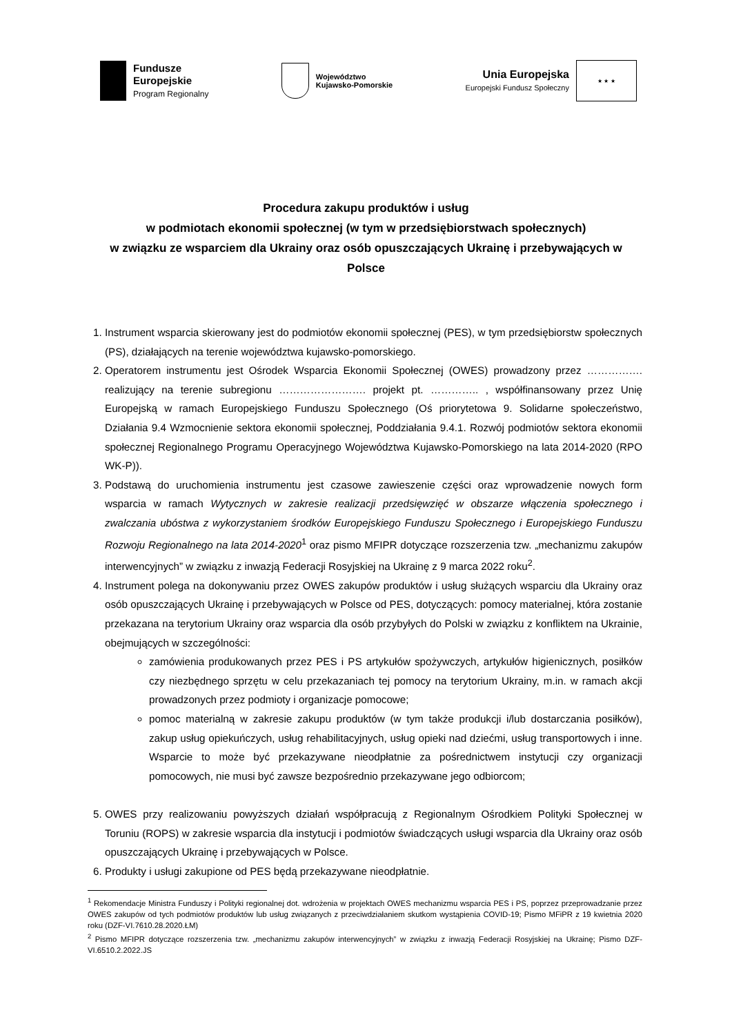Fundusze
Europejskie
Program Regionalny
Województwo
Kujawsko-Pomorskie
Unia Europejska
Europejski Fundusz Społeczny
★ ★ ★
Procedura zakupu produktów i usług
w podmiotach ekonomii społecznej (w tym w przedsiębiorstwach społecznych)
w związku ze wsparciem dla Ukrainy oraz osób opuszczających Ukrainę i przebywających w Polsce
1. Instrument wsparcia skierowany jest do podmiotów ekonomii społecznej (PES), w tym przedsiębiorstw społecznych (PS), działających na terenie województwa kujawsko-pomorskiego.
2. Operatorem instrumentu jest Ośrodek Wsparcia Ekonomii Społecznej (OWES) prowadzony przez ……………. realizujący na terenie subregionu ……………………. projekt pt. ………….. , współfinansowany przez Unię Europejską w ramach Europejskiego Funduszu Społecznego (Oś priorytetowa 9. Solidarne społeczeństwo, Działania 9.4 Wzmocnienie sektora ekonomii społecznej, Poddziałania 9.4.1. Rozwój podmiotów sektora ekonomii społecznej Regionalnego Programu Operacyjnego Województwa Kujawsko-Pomorskiego na lata 2014-2020 (RPO WK-P)).
3. Podstawą do uruchomienia instrumentu jest czasowe zawieszenie części oraz wprowadzenie nowych form wsparcia w ramach Wytycznych w zakresie realizacji przedsięwzięć w obszarze włączenia społecznego i zwalczania ubóstwa z wykorzystaniem środków Europejskiego Funduszu Społecznego i Europejskiego Funduszu Rozwoju Regionalnego na lata 2014-2020<sup>1</sup> oraz pismo MFIPR dotyczące rozszerzenia tzw. „mechanizmu zakupów interwencyjnych” w związku z inwazją Federacji Rosyjskiej na Ukrainę z 9 marca 2022 roku<sup>2</sup>.
4. Instrument polega na dokonywaniu przez OWES zakupów produktów i usług służących wsparciu dla Ukrainy oraz osób opuszczających Ukrainę i przebywających w Polsce od PES, dotyczących: pomocy materialnej, która zostanie przekazana na terytorium Ukrainy oraz wsparcia dla osób przybyłych do Polski w związku z konfliktem na Ukrainie, obejmujących w szczególności:
zamówienia produkowanych przez PES i PS artykułów spożywczych, artykułów higienicznych, posiłków czy niezbędnego sprzętu w celu przekazaniach tej pomocy na terytorium Ukrainy, m.in. w ramach akcji prowadzonych przez podmioty i organizacje pomocowe;
pomoc materialną w zakresie zakupu produktów (w tym także produkcji i/lub dostarczania posiłków), zakup usług opiekuńczych, usług rehabilitacyjnych, usług opieki nad dziećmi, usług transportowych i inne. Wsparcie to może być przekazywane nieodpłatnie za pośrednictwem instytucji czy organizacji pomocowych, nie musi być zawsze bezpośrednio przekazywane jego odbiorcom;
5. OWES przy realizowaniu powyższych działań współpracują z Regionalnym Ośrodkiem Polityki Społecznej w Toruniu (ROPS) w zakresie wsparcia dla instytucji i podmiotów świadczących usługi wsparcia dla Ukrainy oraz osób opuszczających Ukrainę i przebywających w Polsce.
6. Produkty i usługi zakupione od PES będą przekazywane nieodpłatnie.
<sup>1</sup> Rekomendacje Ministra Funduszy i Polityki regionalnej dot. wdrożenia w projektach OWES mechanizmu wsparcia PES i PS, poprzez przeprowadzanie przez OWES zakupów od tych podmiotów produktów lub usług związanych z przeciwdziałaniem skutkom wystąpienia COVID-19; Pismo MFiPR z 19 kwietnia 2020 roku (DZF-VI.7610.28.2020.ŁM)
<sup>2</sup> Pismo MFIPR dotyczące rozszerzenia tzw. „mechanizmu zakupów interwencyjnych” w związku z inwazją Federacji Rosyjskiej na Ukrainę; Pismo DZF-VI.6510.2.2022.JS